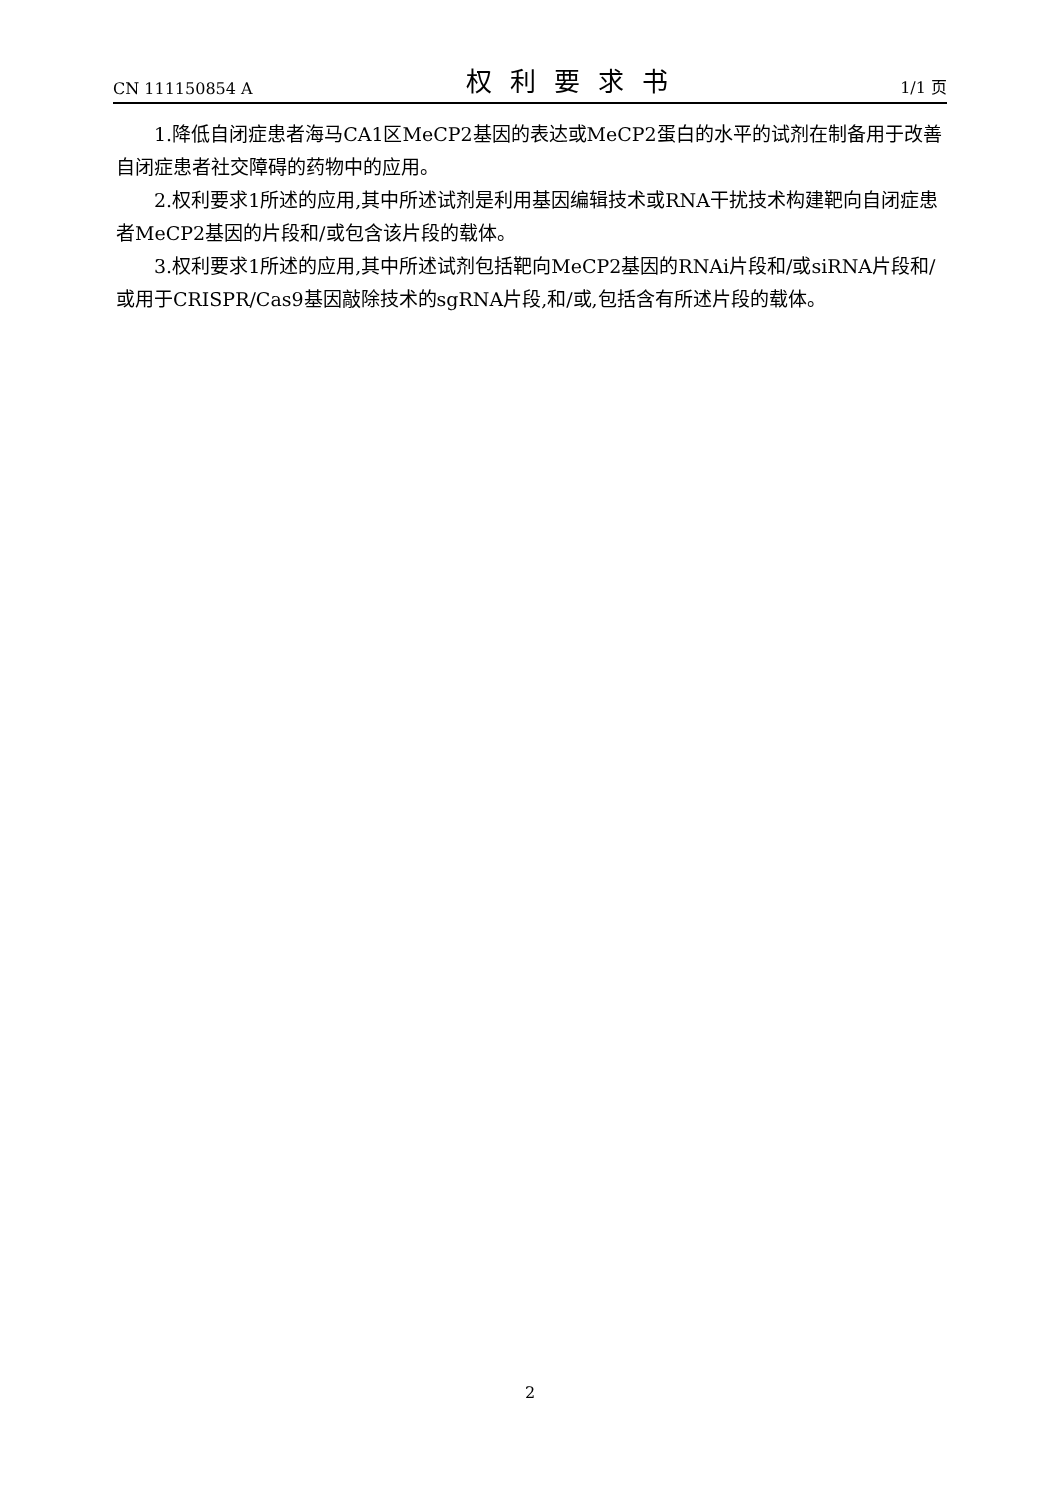CN 111150854 A 权利要求书 1/1 页
1.降低自闭症患者海马CA1区MeCP2基因的表达或MeCP2蛋白的水平的试剂在制备用于改善自闭症患者社交障碍的药物中的应用。
2.权利要求1所述的应用,其中所述试剂是利用基因编辑技术或RNA干扰技术构建靶向自闭症患者MeCP2基因的片段和/或包含该片段的载体。
3.权利要求1所述的应用,其中所述试剂包括靶向MeCP2基因的RNAi片段和/或siRNA片段和/或用于CRISPR/Cas9基因敲除技术的sgRNA片段,和/或,包括含有所述片段的载体。
2